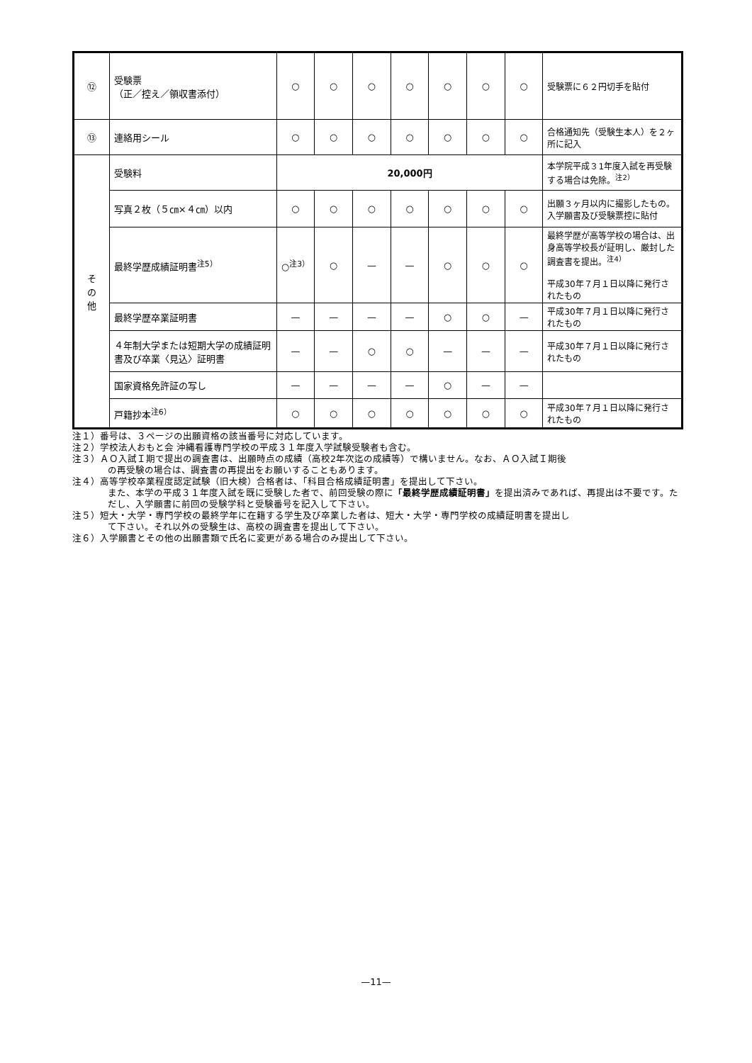| ⑫ | 受験票 （正／控え／領収書添付） | ○ | ○ | ○ | ○ | ○ | ○ | ○ | 受験票に６２円切手を貼付 |
| ⑬ | 連絡用シール | ○ | ○ | ○ | ○ | ○ | ○ | ○ | 合格通知先（受験生本人）を２ヶ所に記入 |
| そ の 他 | 受験料 | 20,000円 | | | | | | | 本学院平成３1年度入試を再受験する場合は免除。<sup>注2）</sup> |
| | 写真２枚（５㎝×４㎝）以内 | ○ | ○ | ○ | ○ | ○ | ○ | ○ | 出願３ヶ月以内に撮影したもの。入学願書及び受験票控に貼付 |
| | 最終学歴成績証明書<sup>注5）</sup> | ○<sup>注3）</sup> | ○ | — | — | ○ | ○ | ○ | 最終学歴が高等学校の場合は、出身高等学校長が証明し、厳封した調査書を提出。<sup>注4）</sup> 平成30年７月１日以降に発行されたもの |
| | 最終学歴卒業証明書 | — | — | — | — | ○ | ○ | — | 平成30年７月１日以降に発行されたもの |
| | ４年制大学または短期大学の成績証明書及び卒業〈見込〉証明書 | — | — | ○ | ○ | — | — | — | 平成30年７月１日以降に発行されたもの |
| | 国家資格免許証の写し | — | — | — | — | ○ | — | — | |
| | 戸籍抄本<sup>注6）</sup> | ○ | ○ | ○ | ○ | ○ | ○ | ○ | 平成30年７月１日以降に発行されたもの |
注１）番号は、３ページの出願資格の該当番号に対応しています。
注２）学校法人おもと会 沖縄看護専門学校の平成３１年度入学試験受験者も含む。
注３）ＡＯ入試Ｉ期で提出の調査書は、出願時点の成績（高校2年次迄の成績等）で構いません。なお、ＡＯ入試Ｉ期後
の再受験の場合は、調査書の再提出をお願いすることもあります。
注４）高等学校卒業程度認定試験（旧大検）合格者は、「科目合格成績証明書」を提出して下さい。
また、本学の平成３１年度入試を既に受験した者で、前回受験の際に「最終学歴成績証明書」を提出済みであれば、再提出は不要です。ただし、入学願書に前回の受験学科と受験番号を記入して下さい。
注５）短大・大学・専門学校の最終学年に在籍する学生及び卒業した者は、短大・大学・専門学校の成績証明書を提出し
て下さい。それ以外の受験生は、高校の調査書を提出して下さい。
注６）入学願書とその他の出願書類で氏名に変更がある場合のみ提出して下さい。
—11—